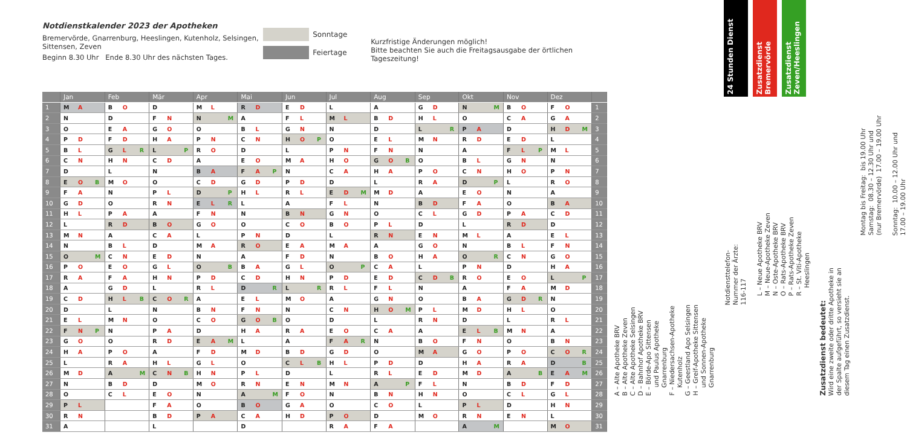Notdienstkalender 2023 der Apotheken
Bremervörde, Gnarrenburg, Heeslingen, Kutenholz, Selsingen, Sittensen, Zeven
Beginn 8.30 Uhr Ende 8.30 Uhr des nächsten Tages.
Sonntage
Feiertage
Kurzfristige Änderungen möglich!
Bitte beachten Sie auch die Freitagsausgabe der örtlichen Tageszeitung!
| | Jan | Feb | Mär | Apr | Mai | Jun | Jul | Aug | Sep | Okt | Nov | Dez | |
| --- | --- | --- | --- | --- | --- | --- | --- | --- | --- | --- | --- | --- | --- |
| 1 | M A | B O | D | M L | R D | E D | L | A | G D | N M | B O | F O | 1 |
| 2 | N | D | F N | N M | A | F L | M L | B D | H L | O | C A | G A | 2 |
| 3 | O | E A | G O | O | B L | G N | N | D | L R | P A | D | H D M | 3 |
| 4 | P D | F D | H A | P N | C N | H O P | O | E L | M N | R D | E D | L | 4 |
| 5 | B L | G L R | L P | R O | D | L | P N | F N | N | A | F L P | M L | 5 |
| 6 | C N | H N | C D | A | E O | M A | H O | G O B | O | B L | G N | N | 6 |
| 7 | D | L | N | B A | F A P | N | C A | H A | P O | C N | H O | P N | 7 |
| 8 | E O B | M O | O | C D | G D | P D | D | L | R A | D P | L | R O | 8 |
| 9 | F A | N | P L | D P | H L | R L | E D M | M D | A | E O | N | A | 9 |
| 10 | G D | O | R N | E L R | L | A | F L | N | B D | F A | O | B A | 10 |
| 11 | H L | P A | A | F N | N | B N | G N | O | C L | G D | P A | C D | 11 |
| 12 | L | R D | B O | G O | O | C O | B O | P L | D | L | R D | D | 12 |
| 13 | M N | A | C A | L | P N | D | L | R N | E N | M L | A | E L | 13 |
| 14 | N | B L | D | M A | R O | E A | M A | A | G O | N | B L | F N | 14 |
| 15 | O M | C N | E D | N | A | F D | N | B O | H A | O R | C N | G O | 15 |
| 16 | P O | E O | G L | O B | B A | G L | O P | C A | L | P N | D | H A | 16 |
| 17 | R A | F A | H N | P D | C D | H N | P D | E D | C D B | R O | E O | L P | 17 |
| 18 | A | G D | L | R L | D R | L R | R L | F L | N | A | F A | M D | 18 |
| 19 | C D | H L B | C O R | A | E L | M O | A | G N | O | B A | G D R | N | 19 |
| 20 | D | L | N | B N | F N | N | C N | H O M | P L | M D | H L | O | 20 |
| 21 | E L | M N | O | C O | G O B | O | D | L | R N | D | L | R L | 21 |
| 22 | F N P | N | P A | D | H A | R A | E O | C A | A | E L B | M N | A | 22 |
| 23 | G O | O | R D | E A M | L | A | F A R | N | B O | F N | O | B N | 23 |
| 24 | H A | P O | A | F D | M D | B D | G D | O | M A | G O | P O | C O R | 24 |
| 25 | L | R A | H L | G L | O | C L B | H L | P D | D | H A | R A | D B | 25 |
| 26 | M D | A M | C N B | H N | P L | D | L | R L | E D | M D | A B | E A M | 26 |
| 27 | N | B D | D | M O | R N | E N | M N | A P | F L | N | B D | F D | 27 |
| 28 | O | C L | E O | N | A M | F O | N | B N | H N | O | C L | G L | 28 |
| 29 | P L | | F A | O | B O | G A | O | C O | L | P L | D | H N | 29 |
| 30 | R N | | B D | P A | C A | H D | P O | D | M O | R N | E N | L | 30 |
| 31 | A | | L | | D | | R A | F A | | A M | | M O | 31 |
A – Alte Apotheke BRV
B – Alte Apotheke Zeven
C – Alte Apotheke Selsingen
D – Bahnhof Apotheke BRV
E – Börde-Apo Sittensen
und Paulus Apotheke
Gnarrenburg
F – Niedersachsen-Apotheke
Kutenholz
G – Geestland Apo Selsingen
H – Greif-Apotheke Sittensen
und Sonnen-Apotheke
Gnarrenburg
24 Stunden Dienst
Zusatzdienst Bremervörde
Zusatzdienst Zeven/Heeslingen
Notdiensttelefon-
Nummer der Ärzte:
116-117
L – Neue Apotheke BRV
M – Neue-Apotheke Zeven
N – Oste-Apotheke BRV
O – Rats-Apotheke BRV
P – Rats-Apotheke Zeven
R – St. Viti-Apotheke
Heeslingen
Zusatzdienst bedeutet:
Wird eine zweite oder dritte Apotheke in
der Spalte aufgeführt, so versieht sie an
diesem Tag einen Zusatzdienst.
Montag bis Freitag: bis 19.00 Uhr
Samstag: 08.30 – 12.30 Uhr und
(nur Bremervörde) 17.00 – 19.00 Uhr
Sonntag: 10.00 – 12.00 Uhr und
17.00 – 19.00 Uhr